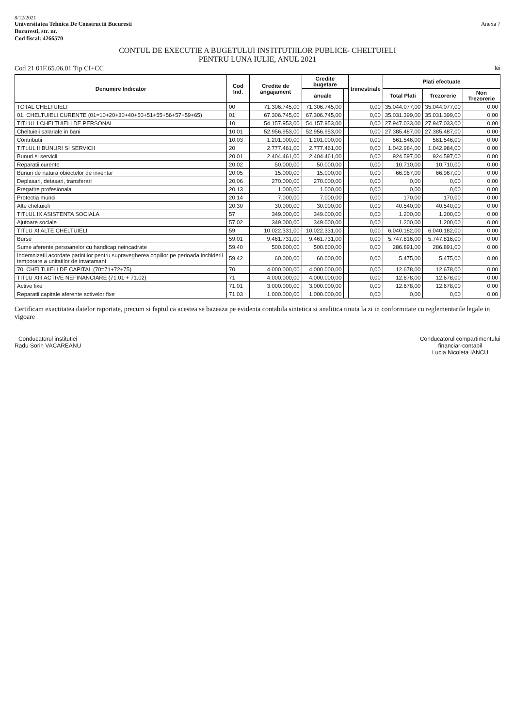8/12/2021
Universitatea Tehnica De Constructii Bucuresti
Bucuresti, str. nr.
Cod fiscal: 4266570
Anexa 7
CONTUL DE EXECUTIE A BUGETULUI INSTITUTIILOR PUBLICE- CHELTUIELI
PENTRU LUNA IULIE, ANUL 2021
Cod 21 01F.65.06.01 Tip CI+CC lei
| Denumire Indicator | Cod Ind. | Credite de angajament | Credite bugetare | | trimestriale | Plati efectuate | | |
| --- | --- | --- | --- | --- | --- | --- | --- | --- |
| | | | anuale | | | Total Plati | Trezorerie | Non Trezorerie |
| TOTAL CHELTUIELI | 00 | 71.306.745,00 | 71.306.745,00 | | 0,00 | 35.044.077,00 | 35.044.077,00 | 0,00 |
| 01. CHELTUIELI CURENTE (01=10+20+30+40+50+51+55+56+57+59+65) | 01 | 67.306.745,00 | 67.306.745,00 | | 0,00 | 35.031.399,00 | 35.031.399,00 | 0,00 |
| TITLUL I CHELTUIELI DE PERSONAL | 10 | 54.157.953,00 | 54.157.953,00 | | 0,00 | 27.947.033,00 | 27.947.033,00 | 0,00 |
| Cheltuieli salariale in bani | 10.01 | 52.956.953,00 | 52.956.953,00 | | 0,00 | 27.385.487,00 | 27.385.487,00 | 0,00 |
| Contributii | 10.03 | 1.201.000,00 | 1.201.000,00 | | 0,00 | 561.546,00 | 561.546,00 | 0,00 |
| TITLUL II BUNURI SI SERVICII | 20 | 2.777.461,00 | 2.777.461,00 | | 0,00 | 1.042.984,00 | 1.042.984,00 | 0,00 |
| Bunuri si servicii | 20.01 | 2.404.461,00 | 2.404.461,00 | | 0,00 | 924.597,00 | 924.597,00 | 0,00 |
| Reparatii curente | 20.02 | 50.000,00 | 50.000,00 | | 0,00 | 10.710,00 | 10.710,00 | 0,00 |
| Bunuri de natura obiectelor de inventar | 20.05 | 15.000,00 | 15.000,00 | | 0,00 | 66.967,00 | 66.967,00 | 0,00 |
| Deplasari, detasari, transferari | 20.06 | 270.000,00 | 270.000,00 | | 0,00 | 0,00 | 0,00 | 0,00 |
| Pregatire profesionala | 20.13 | 1.000,00 | 1.000,00 | | 0,00 | 0,00 | 0,00 | 0,00 |
| Protectia muncii | 20.14 | 7.000,00 | 7.000,00 | | 0,00 | 170,00 | 170,00 | 0,00 |
| Alte cheltuieli | 20.30 | 30.000,00 | 30.000,00 | | 0,00 | 40.540,00 | 40.540,00 | 0,00 |
| TITLUL IX ASISTENTA SOCIALA | 57 | 349.000,00 | 349.000,00 | | 0,00 | 1.200,00 | 1.200,00 | 0,00 |
| Ajutoare sociale | 57.02 | 349.000,00 | 349.000,00 | | 0,00 | 1.200,00 | 1.200,00 | 0,00 |
| TITLU XI ALTE CHELTUIELI | 59 | 10.022.331,00 | 10.022.331,00 | | 0,00 | 6.040.182,00 | 6.040.182,00 | 0,00 |
| Burse | 59.01 | 9.461.731,00 | 9.461.731,00 | | 0,00 | 5.747.816,00 | 5.747.816,00 | 0,00 |
| Sume aferente persoanelor cu handicap neincadrate | 59.40 | 500.600,00 | 500.600,00 | | 0,00 | 286.891,00 | 286.891,00 | 0,00 |
| Indemnizatii acordate parintilor pentru supravegherea copiilor pe perioada inchiderii temporare a unitatilor de invatamant | 59.42 | 60.000,00 | 60.000,00 | | 0,00 | 5.475,00 | 5.475,00 | 0,00 |
| 70. CHELTUIELI DE CAPITAL (70=71+72+75) | 70 | 4.000.000,00 | 4.000.000,00 | | 0,00 | 12.678,00 | 12.678,00 | 0,00 |
| TITLU XIII ACTIVE NEFINANCIARE (71.01 + 71.02) | 71 | 4.000.000,00 | 4.000.000,00 | | 0,00 | 12.678,00 | 12.678,00 | 0,00 |
| Active fixe | 71.01 | 3.000.000,00 | 3.000.000,00 | | 0,00 | 12.678,00 | 12.678,00 | 0,00 |
| Reparatii capitale aferente activelor fixe | 71.03 | 1.000.000,00 | 1.000.000,00 | | 0,00 | 0,00 | 0,00 | 0,00 |
Certificam exactitatea datelor raportate, precum si faptul ca acestea se bazeaza pe evidenta contabila sintetica si analitica tinuta la zi in conformitate cu reglementarile legale in vigoare
Conducatorul institutiei
Radu Sorin VACAREANU
Conducatorul compartimentului
financiar-contabil
Lucia Nicoleta IANCU